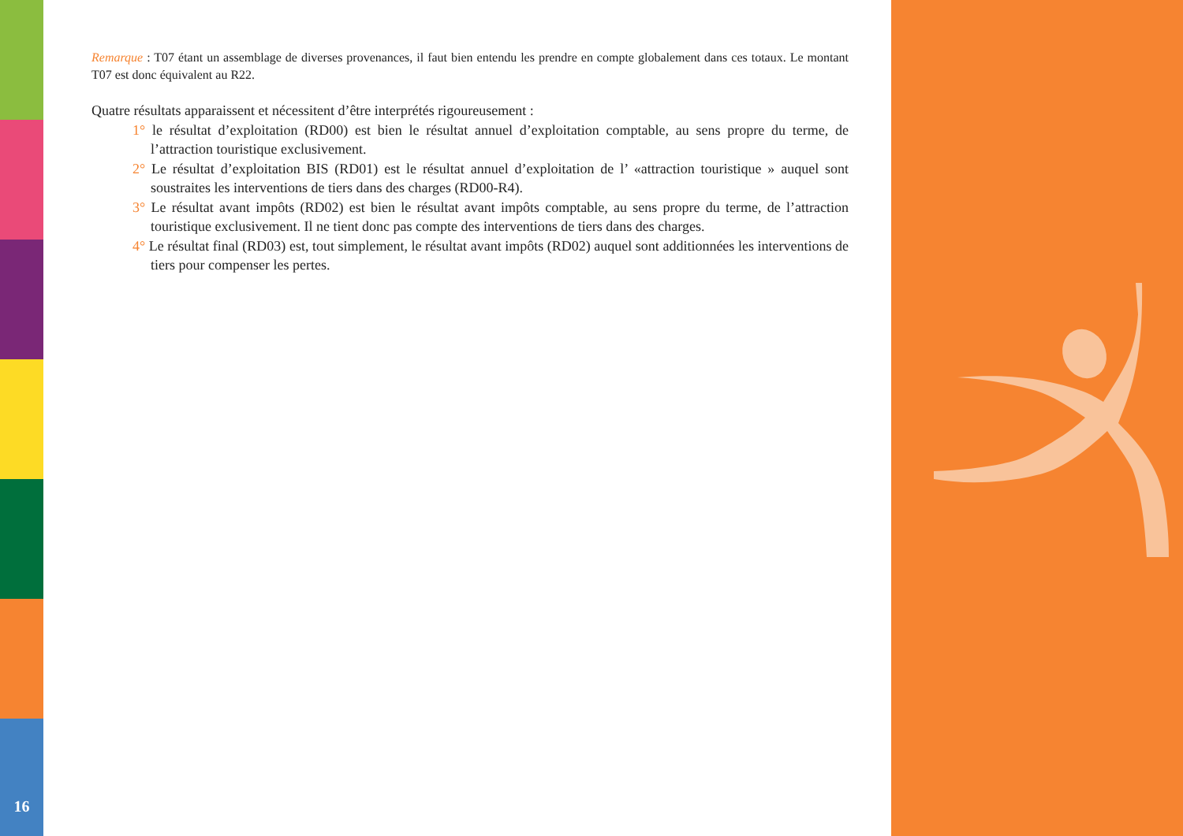Remarque : T07 étant un assemblage de diverses provenances, il faut bien entendu les prendre en compte globalement dans ces totaux. Le montant T07 est donc équivalent au R22.
Quatre résultats apparaissent et nécessitent d’être interprétés rigoureusement :
1° le résultat d’exploitation (RD00) est bien le résultat annuel d’exploitation comptable, au sens propre du terme, de l’attraction touristique exclusivement.
2° Le résultat d’exploitation BIS (RD01) est le résultat annuel d’exploitation de l’ «attraction touristique » auquel sont soustraites les interventions de tiers dans des charges (RD00-R4).
3° Le résultat avant impôts (RD02) est bien le résultat avant impôts comptable, au sens propre du terme, de l’attraction touristique exclusivement. Il ne tient donc pas compte des interventions de tiers dans des charges.
4° Le résultat final (RD03) est, tout simplement, le résultat avant impôts (RD02) auquel sont additionnées les interventions de tiers pour compenser les pertes.
16